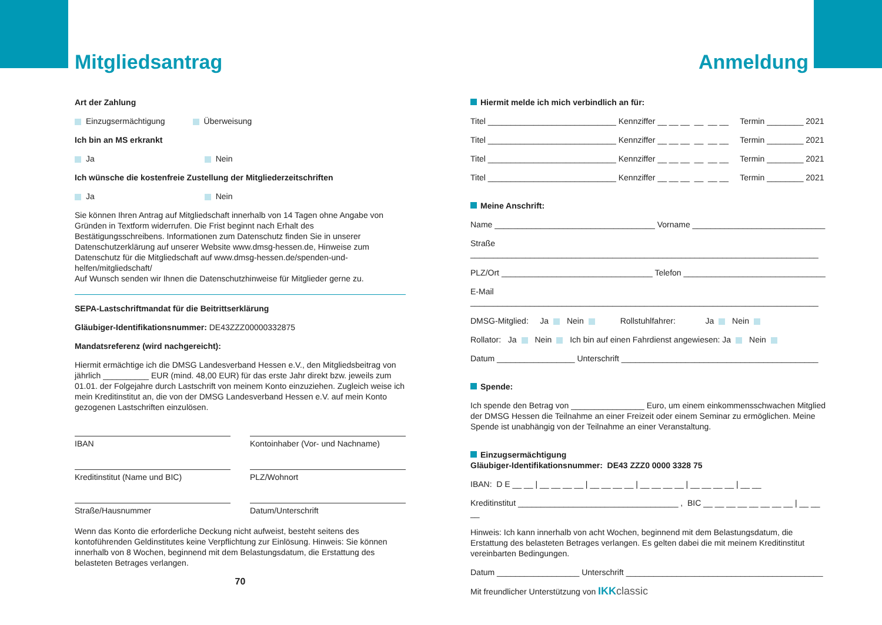Mitgliedsantrag
Art der Zahlung
Einzugsermächtigung Überweisung
Ich bin an MS erkrankt
Ja Nein
Ich wünsche die kostenfreie Zustellung der Mitgliederzeitschriften
Ja Nein
Sie können Ihren Antrag auf Mitgliedschaft innerhalb von 14 Tagen ohne Angabe von Gründen in Textform widerrufen. Die Frist beginnt nach Erhalt des Bestätigungsschreibens. Informationen zum Datenschutz finden Sie in unserer Datenschutzerklärung auf unserer Website www.dmsg-hessen.de, Hinweise zum Datenschutz für die Mitgliedschaft auf www.dmsg-hessen.de/spenden-und-helfen/mitgliedschaft/
Auf Wunsch senden wir Ihnen die Datenschutzhinweise für Mitglieder gerne zu.
SEPA-Lastschriftmandat für die Beitrittserklärung
Gläubiger-Identifikationsnummer: DE43ZZZ00000332875
Mandatsreferenz (wird nachgereicht):
Hiermit ermächtige ich die DMSG Landesverband Hessen e.V., den Mitgliedsbeitrag von jährlich __________ EUR (mind. 48,00 EUR) für das erste Jahr direkt bzw. jeweils zum 01.01. der Folgejahre durch Lastschrift von meinem Konto einzuziehen. Zugleich weise ich mein Kreditinstitut an, die von der DMSG Landesverband Hessen e.V. auf mein Konto gezogenen Lastschriften einzulösen.
IBAN Kontoinhaber (Vor- und Nachname)
Kreditinstitut (Name und BIC) PLZ/Wohnort
Straße/Hausnummer Datum/Unterschrift
Wenn das Konto die erforderliche Deckung nicht aufweist, besteht seitens des kontoführenden Geldinstitutes keine Verpflichtung zur Einlösung. Hinweis: Sie können innerhalb von 8 Wochen, beginnend mit dem Belastungsdatum, die Erstattung des belasteten Betrages verlangen.
70
Anmeldung
Hiermit melde ich mich verbindlich an für:
Titel ____________________________ Kennziffer __ __ __ __ __ __ Termin ________ 2021
Titel ____________________________ Kennziffer __ __ __ __ __ __ Termin ________ 2021
Titel ____________________________ Kennziffer __ __ __ __ __ __ Termin ________ 2021
Titel ____________________________ Kennziffer __ __ __ __ __ __ Termin ________ 2021
Meine Anschrift:
Name ___________________________________ Vorname _____________________________
Straße ____________________________________________________________________________
PLZ/Ort _________________________________ Telefon _______________________________
E-Mail ____________________________________________________________________________
DMSG-Mitglied: Ja Nein Rollstuhlfahrer: Ja Nein
Rollator: Ja Nein Ich bin auf einen Fahrdienst angewiesen: Ja Nein
Datum _________________ Unterschrift ___________________________________________
Spende:
Ich spende den Betrag von ________________ Euro, um einem einkommensschwachen Mitglied der DMSG Hessen die Teilnahme an einer Freizeit oder einem Seminar zu ermöglichen. Meine Spende ist unabhängig von der Teilnahme an einer Veranstaltung.
Einzugsermächtigung
Gläubiger-Identifikationsnummer: DE43 ZZZ0 0000 3328 75
IBAN: D E __ __ | __ __ __ __ | __ __ __ __ | __ __ __ __ | __ __ __ __ | __ __
Kreditinstitut ___________________________________ , BIC __ __ __ __ __ __ __ __ | __ __ __
Hinweis: Ich kann innerhalb von acht Wochen, beginnend mit dem Belastungsdatum, die Erstattung des belasteten Betrages verlangen. Es gelten dabei die mit meinem Kreditinstitut vereinbarten Bedingungen.
Datum __________________ Unterschrift ___________________________________________
Mit freundlicher Unterstützung von IKK classic